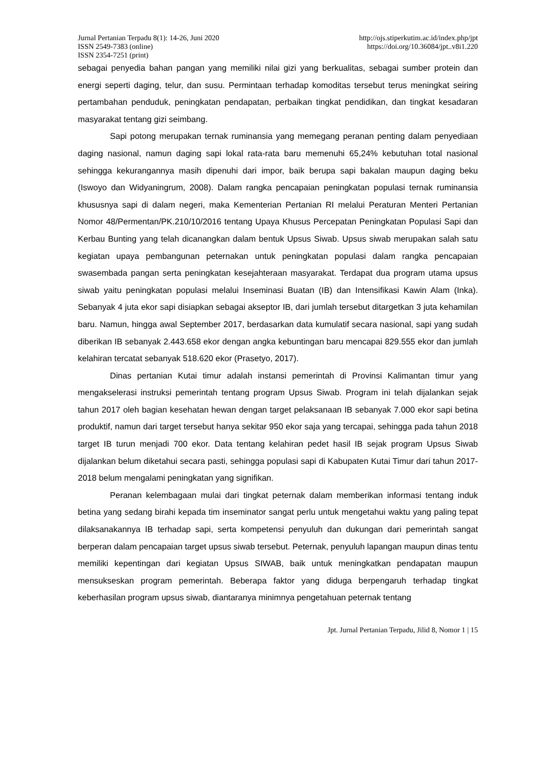Jurnal Pertanian Terpadu 8(1): 14-26, Juni 2020
ISSN 2549-7383 (online)
ISSN 2354-7251 (print)
http://ojs.stiperkutim.ac.id/index.php/jpt
https://doi.org/10.36084/jpt..v8i1.220
sebagai penyedia bahan pangan yang memiliki nilai gizi yang berkualitas, sebagai sumber protein dan energi seperti daging, telur, dan susu. Permintaan terhadap komoditas tersebut terus meningkat seiring pertambahan penduduk, peningkatan pendapatan, perbaikan tingkat pendidikan, dan tingkat kesadaran masyarakat tentang gizi seimbang.
Sapi potong merupakan ternak ruminansia yang memegang peranan penting dalam penyediaan daging nasional, namun daging sapi lokal rata-rata baru memenuhi 65,24% kebutuhan total nasional sehingga kekurangannya masih dipenuhi dari impor, baik berupa sapi bakalan maupun daging beku (Iswoyo dan Widyaningrum, 2008). Dalam rangka pencapaian peningkatan populasi ternak ruminansia khususnya sapi di dalam negeri, maka Kementerian Pertanian RI melalui Peraturan Menteri Pertanian Nomor 48/Permentan/PK.210/10/2016 tentang Upaya Khusus Percepatan Peningkatan Populasi Sapi dan Kerbau Bunting yang telah dicanangkan dalam bentuk Upsus Siwab. Upsus siwab merupakan salah satu kegiatan upaya pembangunan peternakan untuk peningkatan populasi dalam rangka pencapaian swasembada pangan serta peningkatan kesejahteraan masyarakat. Terdapat dua program utama upsus siwab yaitu peningkatan populasi melalui Inseminasi Buatan (IB) dan Intensifikasi Kawin Alam (Inka). Sebanyak 4 juta ekor sapi disiapkan sebagai akseptor IB, dari jumlah tersebut ditargetkan 3 juta kehamilan baru. Namun, hingga awal September 2017, berdasarkan data kumulatif secara nasional, sapi yang sudah diberikan IB sebanyak 2.443.658 ekor dengan angka kebuntingan baru mencapai 829.555 ekor dan jumlah kelahiran tercatat sebanyak 518.620 ekor (Prasetyo, 2017).
Dinas pertanian Kutai timur adalah instansi pemerintah di Provinsi Kalimantan timur yang mengakselerasi instruksi pemerintah tentang program Upsus Siwab. Program ini telah dijalankan sejak tahun 2017 oleh bagian kesehatan hewan dengan target pelaksanaan IB sebanyak 7.000 ekor sapi betina produktif, namun dari target tersebut hanya sekitar 950 ekor saja yang tercapai, sehingga pada tahun 2018 target IB turun menjadi 700 ekor. Data tentang kelahiran pedet hasil IB sejak program Upsus Siwab dijalankan belum diketahui secara pasti, sehingga populasi sapi di Kabupaten Kutai Timur dari tahun 2017-2018 belum mengalami peningkatan yang signifikan.
Peranan kelembagaan mulai dari tingkat peternak dalam memberikan informasi tentang induk betina yang sedang birahi kepada tim inseminator sangat perlu untuk mengetahui waktu yang paling tepat dilaksanakannya IB terhadap sapi, serta kompetensi penyuluh dan dukungan dari pemerintah sangat berperan dalam pencapaian target upsus siwab tersebut. Peternak, penyuluh lapangan maupun dinas tentu memiliki kepentingan dari kegiatan Upsus SIWAB, baik untuk meningkatkan pendapatan maupun mensukseskan program pemerintah. Beberapa faktor yang diduga berpengaruh terhadap tingkat keberhasilan program upsus siwab, diantaranya minimnya pengetahuan peternak tentang
Jpt. Jurnal Pertanian Terpadu, Jilid 8, Nomor 1 | 15